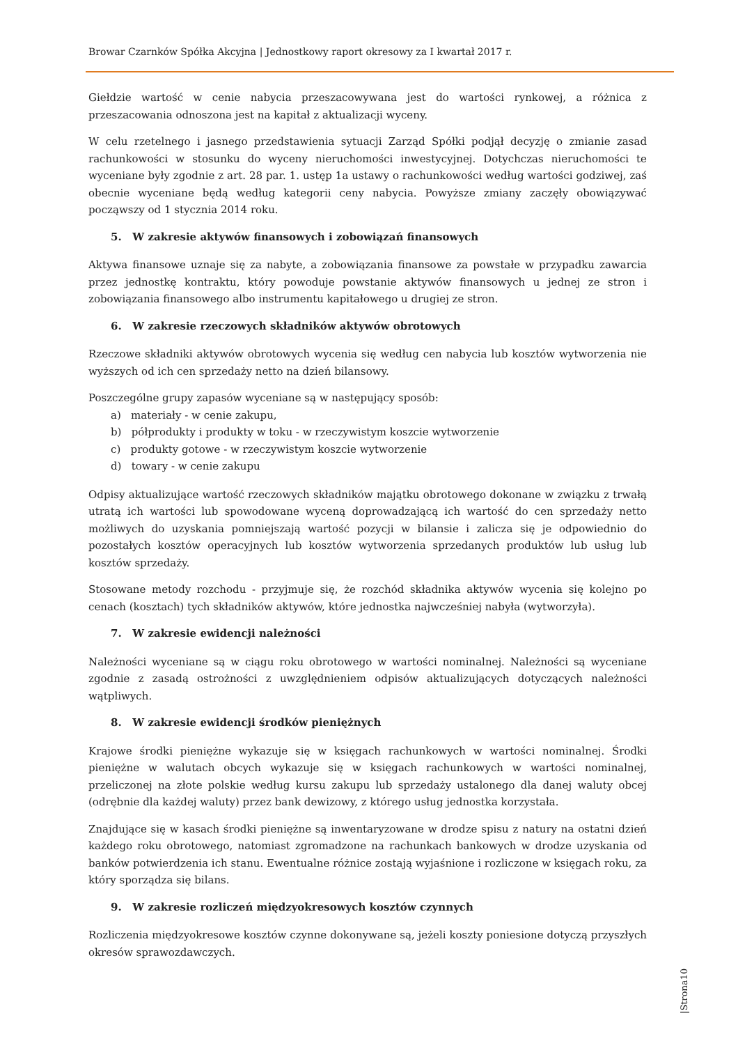Browar Czarnków Spółka Akcyjna | Jednostkowy raport okresowy za I kwartał 2017 r.
Giełdzie wartość w cenie nabycia przeszacowywana jest do wartości rynkowej, a różnica z przeszacowania odnoszona jest na kapitał z aktualizacji wyceny.
W celu rzetelnego i jasnego przedstawienia sytuacji Zarząd Spółki podjął decyzję o zmianie zasad rachunkowości w stosunku do wyceny nieruchomości inwestycyjnej. Dotychczas nieruchomości te wyceniane były zgodnie z art. 28 par. 1. ustęp 1a ustawy o rachunkowości według wartości godziwej, zaś obecnie wyceniane będą według kategorii ceny nabycia. Powyższe zmiany zaczęły obowiązywać począwszy od 1 stycznia 2014 roku.
5. W zakresie aktywów finansowych i zobowiązań finansowych
Aktywa finansowe uznaje się za nabyte, a zobowiązania finansowe za powstałe w przypadku zawarcia przez jednostkę kontraktu, który powoduje powstanie aktywów finansowych u jednej ze stron i zobowiązania finansowego albo instrumentu kapitałowego u drugiej ze stron.
6. W zakresie rzeczowych składników aktywów obrotowych
Rzeczowe składniki aktywów obrotowych wycenia się według cen nabycia lub kosztów wytworzenia nie wyższych od ich cen sprzedaży netto na dzień bilansowy.
Poszczególne grupy zapasów wyceniane są w następujący sposób:
a) materiały - w cenie zakupu,
b) półprodukty i produkty w toku - w rzeczywistym koszcie wytworzenie
c) produkty gotowe - w rzeczywistym koszcie wytworzenie
d) towary - w cenie zakupu
Odpisy aktualizujące wartość rzeczowych składników majątku obrotowego dokonane w związku z trwałą utratą ich wartości lub spowodowane wyceną doprowadzającą ich wartość do cen sprzedaży netto możliwych do uzyskania pomniejszają wartość pozycji w bilansie i zalicza się je odpowiednio do pozostałych kosztów operacyjnych lub kosztów wytworzenia sprzedanych produktów lub usług lub kosztów sprzedaży.
Stosowane metody rozchodu - przyjmuje się, że rozchód składnika aktywów wycenia się kolejno po cenach (kosztach) tych składników aktywów, które jednostka najwcześniej nabyła (wytworzyła).
7. W zakresie ewidencji należności
Należności wyceniane są w ciągu roku obrotowego w wartości nominalnej. Należności są wyceniane zgodnie z zasadą ostrożności z uwzględnieniem odpisów aktualizujących dotyczących należności wątpliwych.
8. W zakresie ewidencji środków pieniężnych
Krajowe środki pieniężne wykazuje się w księgach rachunkowych w wartości nominalnej. Środki pieniężne w walutach obcych wykazuje się w księgach rachunkowych w wartości nominalnej, przeliczonej na złote polskie według kursu zakupu lub sprzedaży ustalonego dla danej waluty obcej (odrębnie dla każdej waluty) przez bank dewizowy, z którego usług jednostka korzystała.
Znajdujące się w kasach środki pieniężne są inwentaryzowane w drodze spisu z natury na ostatni dzień każdego roku obrotowego, natomiast zgromadzone na rachunkach bankowych w drodze uzyskania od banków potwierdzenia ich stanu. Ewentualne różnice zostają wyjaśnione i rozliczone w księgach roku, za który sporządza się bilans.
9. W zakresie rozliczeń międzyokresowych kosztów czynnych
Rozliczenia międzyokresowe kosztów czynne dokonywane są, jeżeli koszty poniesione dotyczą przyszłych okresów sprawozdawczych.
|Strona10